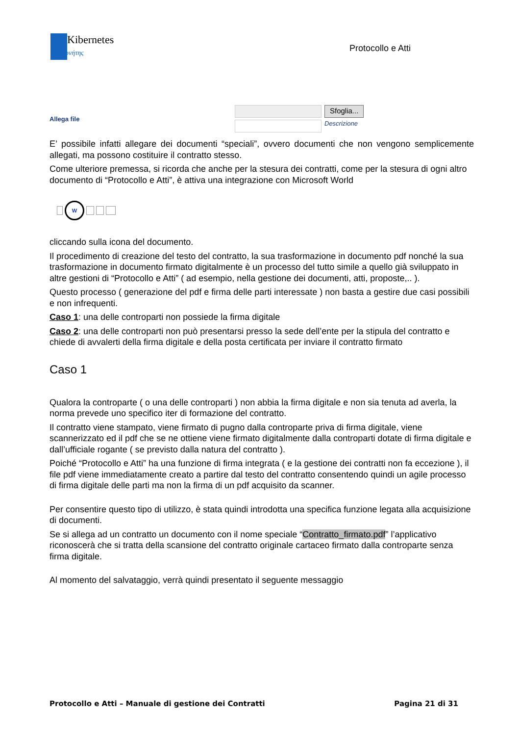Kibernetes
Κυβερνήτης
Protocollo e Atti
Allega file
Sfoglia...
Descrizione
E’ possibile infatti allegare dei documenti “speciali”, ovvero documenti che non vengono semplicemente allegati, ma possono costituire il contratto stesso.
Come ulteriore premessa, si ricorda che anche per la stesura dei contratti, come per la stesura di ogni altro documento di “Protocollo e Atti”, è attiva una integrazione con Microsoft World
W
cliccando sulla icona del documento.
Il procedimento di creazione del testo del contratto, la sua trasformazione in documento pdf nonché la sua trasformazione in documento firmato digitalmente è un processo del tutto simile a quello già sviluppato in altre gestioni di “Protocollo e Atti” ( ad esempio, nella gestione dei documenti, atti, proposte,.. ).
Questo processo ( generazione del pdf e firma delle parti interessate ) non basta a gestire due casi possibili e non infrequenti.
Caso 1: una delle controparti non possiede la firma digitale
Caso 2: una delle controparti non può presentarsi presso la sede dell’ente per la stipula del contratto e chiede di avvalerti della firma digitale e della posta certificata per inviare il contratto firmato
Caso 1
Qualora la controparte ( o una delle controparti ) non abbia la firma digitale e non sia tenuta ad averla, la norma prevede uno specifico iter di formazione del contratto.
Il contratto viene stampato, viene firmato di pugno dalla controparte priva di firma digitale, viene scannerizzato ed il pdf che se ne ottiene viene firmato digitalmente dalla controparti dotate di firma digitale e dall’ufficiale rogante ( se previsto dalla natura del contratto ).
Poiché “Protocollo e Atti” ha una funzione di firma integrata ( e la gestione dei contratti non fa eccezione ), il file pdf viene immediatamente creato a partire dal testo del contratto consentendo quindi un agile processo di firma digitale delle parti ma non la firma di un pdf acquisito da scanner.
Per consentire questo tipo di utilizzo, è stata quindi introdotta una specifica funzione legata alla acquisizione di documenti.
Se si allega ad un contratto un documento con il nome speciale “Contratto_firmato.pdf” l’applicativo riconoscerà che si tratta della scansione del contratto originale cartaceo firmato dalla controparte senza firma digitale.
Al momento del salvataggio, verrà quindi presentato il seguente messaggio
Protocollo e Atti – Manuale di gestione dei Contratti Pagina 21 di 31